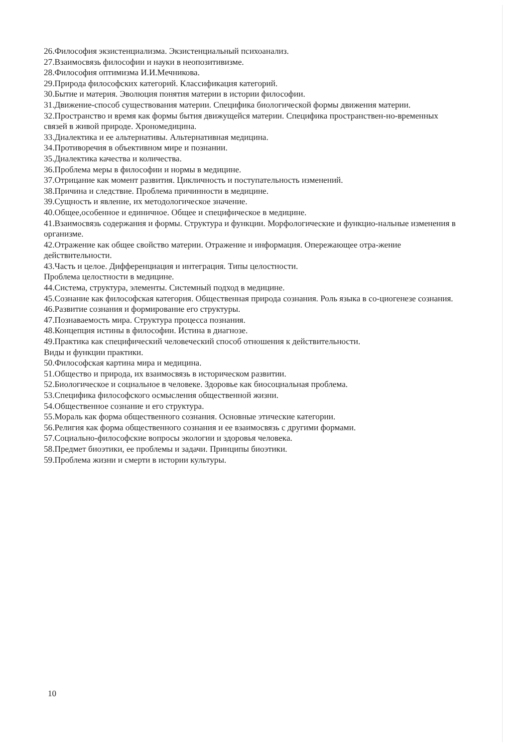26.Философия экзистенциализма. Экзистенциальный психоанализ.
27.Взаимосвязь философии и науки в неопозитивизме.
28.Философия оптимизма И.И.Мечникова.
29.Природа философских категорий. Классификация категорий.
30.Бытие и материя. Эволюция понятия материи в истории философии.
31.Движение-способ существования материи. Специфика биологической формы движения материи.
32.Пространство и время как формы бытия движущейся материи. Специфика пространствен-но-временных связей в живой природе. Хрономедицина.
33.Диалектика и ее альтернативы. Альтернативная медицина.
34.Противоречия в объективном мире и познании.
35.Диалектика качества и количества.
36.Проблема меры в философии и нормы в медицине.
37.Отрицание как момент развития. Цикличность и поступательность изменений.
38.Причина и следствие. Проблема причинности в медицине.
39.Сущность и явление, их методологическое значение.
40.Общее,особенное и единичное. Общее и специфическое в медицине.
41.Взаимосвязь содержания и формы. Структура и функции. Морфологические и функцио-нальные изменения в организме.
42.Отражение как общее свойство материи. Отражение и информация. Опережающее отра-жение действительности.
43.Часть и целое. Дифференциация и интеграция. Типы целостности.
Проблема целостности в медицине.
44.Система, структура, элементы. Системный подход в медицине.
45.Сознание как философская категория. Общественная природа сознания. Роль языка в со-циогенезе сознания.
46.Развитие сознания и формирование его структуры.
47.Познаваемость мира. Структура процесса познания.
48.Концепция истины в философии. Истина в диагнозе.
49.Практика как специфический человеческий способ отношения к действительности.
Виды и функции практики.
50.Философская картина мира и медицина.
51.Общество и природа, их взаимосвязь в историческом развитии.
52.Биологическое и социальное в человеке. Здоровье как биосоциальная проблема.
53.Специфика философского осмысления общественной жизни.
54.Общественное сознание и его структура.
55.Мораль как форма общественного сознания. Основные этические категории.
56.Религия как форма общественного сознания и ее взаимосвязь с другими формами.
57.Социально-философские вопросы экологии и здоровья человека.
58.Предмет биоэтики, ее проблемы и задачи. Принципы биоэтики.
59.Проблема жизни и смерти в истории культуры.
10